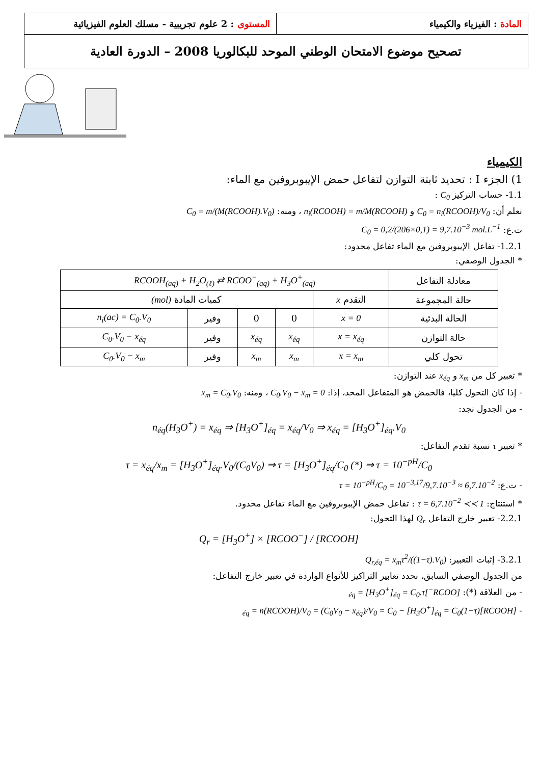المادة : الفيزياء والكيمياء المستوى : 2 علوم تجريبية - مسلك العلوم الفيزيائية
تصحيح موضوع الامتحان الوطني الموحد للبكالوريا 2008 – الدورة العادية
الكيمياء
1) الجزء I : تحديد ثابتة التوازن لتفاعل حمض الإيبوبروفين مع الماء:
1.1- حساب التركيز C<sub>0</sub> :
نعلم أن: C<sub>0</sub> = n<sub>i</sub>(RCOOH)/V<sub>0</sub> و n<sub>i</sub>(RCOOH) = m/M(RCOOH) ، ومنه: C<sub>0</sub> = m/(M(RCOOH).V<sub>0</sub>)
ت.ع: C<sub>0</sub> = 0,2/(206×0,1) = 9,7.10<sup>−3</sup> mol.L<sup>−1</sup>
1.2.1- تفاعل الإيبوبروفين مع الماء تفاعل محدود:
* الجدول الوصفي:
| معادلة التفاعل | RCOOH<sub>(aq)</sub> + H<sub>2</sub>O<sub>(ℓ)</sub> ⇄ RCOO<sup>−</sup><sub>(aq)</sub> + H<sub>3</sub>O<sup>+</sup><sub>(aq)</sub> | | | | |
| حالة المجموعة | التقدم x | كميات المادة (mol) | | | |
| الحالة البدئية | x = 0 | 0 | 0 | وفير | n<sub>i</sub>(ac) = C<sub>0</sub>.V<sub>0</sub> |
| حالة التوازن | x = x<sub>éq</sub> | x<sub>éq</sub> | x<sub>éq</sub> | وفير | C<sub>0</sub>.V<sub>0</sub> − x<sub>éq</sub> |
| تحول كلي | x = x<sub>m</sub> | x<sub>m</sub> | x<sub>m</sub> | وفير | C<sub>0</sub>.V<sub>0</sub> − x<sub>m</sub> |
* تعبير كل من x<sub>m</sub> و x<sub>éq</sub> عند التوازن:
- إذا كان التحول كليا، فالحمض هو المتفاعل المحد، إذا: C<sub>0</sub>.V<sub>0</sub> − x<sub>m</sub> = 0 ، ومنه: x<sub>m</sub> = C<sub>0</sub>.V<sub>0</sub>
- من الجدول نجد:
n<sub>éq</sub>(H<sub>3</sub>O<sup>+</sup>) = x<sub>éq</sub> ⇒ [H<sub>3</sub>O<sup>+</sup>]<sub>éq</sub> = x<sub>éq</sub>/V<sub>0</sub> ⇒ x<sub>éq</sub> = [H<sub>3</sub>O<sup>+</sup>]<sub>éq</sub>.V<sub>0</sub>
* تعبير τ نسبة تقدم التفاعل:
τ = x<sub>éq</sub>/x<sub>m</sub> = [H<sub>3</sub>O<sup>+</sup>]<sub>éq</sub>.V<sub>0</sub>/(C<sub>0</sub>V<sub>0</sub>) ⇒ τ = [H<sub>3</sub>O<sup>+</sup>]<sub>éq</sub>/C<sub>0</sub> (*) ⇒ τ = 10<sup>−pH</sup>/C<sub>0</sub>
- ت.ع: τ = 10<sup>−pH</sup>/C<sub>0</sub> = 10<sup>−3,17</sup>/9,7.10<sup>−3</sup> ≈ 6,7.10<sup>−2</sup>
* استنتاج: τ = 6,7.10<sup>−2</sup> ≺≺ 1 : تفاعل حمض الإيبوبروفين مع الماء تفاعل محدود.
2.2.1- تعبير خارج التفاعل Q<sub>r</sub> لهذا التحول:
Q<sub>r</sub> = [H<sub>3</sub>O<sup>+</sup>] × [RCOO<sup>−</sup>] / [RCOOH]
3.2.1- إثبات التعبير: Q<sub>r,éq</sub> = x<sub>m</sub>τ<sup>2</sup>/((1−τ).V<sub>0</sub>)
من الجدول الوصفي السابق، نحدد تعابير التراكيز للأنواع الواردة في تعبير خارج التفاعل:
- من العلاقة (*): [RCOO<sup>−</sup>]<sub>éq</sub> = [H<sub>3</sub>O<sup>+</sup>]<sub>éq</sub> = C<sub>0</sub>.τ
- [RCOOH]<sub>éq</sub> = n(RCOOH)/V<sub>0</sub> = (C<sub>0</sub>V<sub>0</sub> − x<sub>éq</sub>)/V<sub>0</sub> = C<sub>0</sub> − [H<sub>3</sub>O<sup>+</sup>]<sub>éq</sub> = C<sub>0</sub>(1−τ)